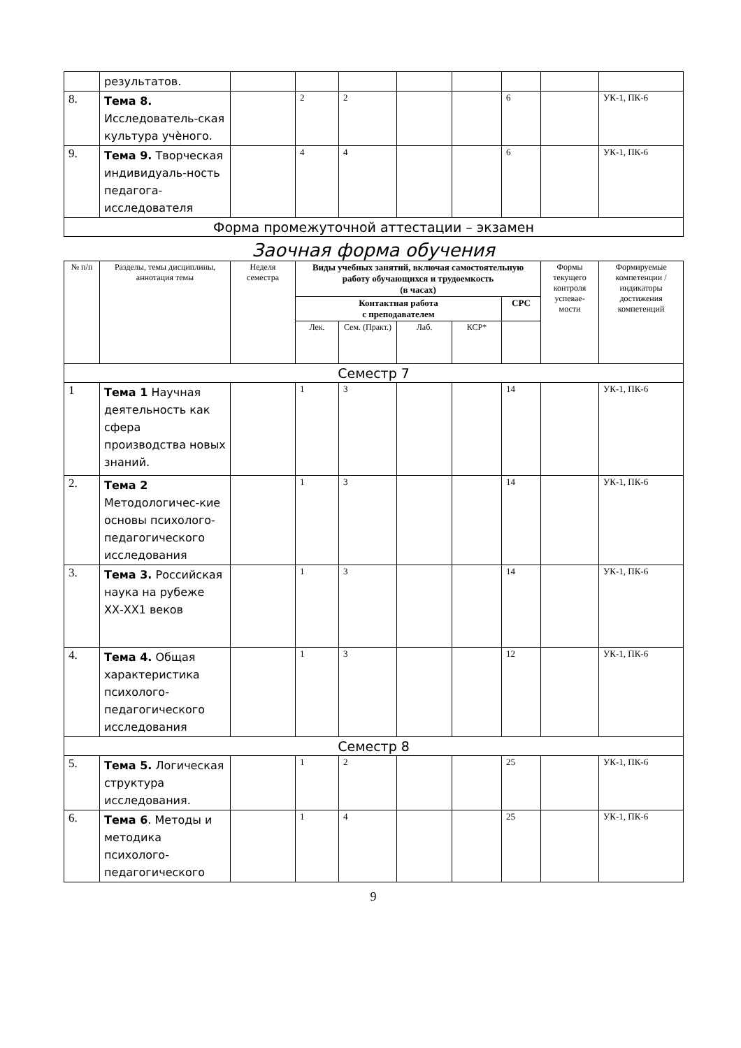| | результатов. | | | | | | | | |
| 8. | Тема 8. Исследователь-ская культура учѐного. | | 2 | 2 | | | 6 | | УК-1, ПК-6 |
| 9. | Тема 9. Творческая индивидуаль-ность педагога-исследователя | | 4 | 4 | | | 6 | | УК-1, ПК-6 |
| Форма промежуточной аттестации – экзамен | | | | | | | | | |
Заочная форма обучения
| № п/п | Разделы, темы дисциплины, аннотация темы | Неделя семестра | Виды учебных занятий, включая самостоятельную работу обучающихся и трудоемкость (в часах) | | | | | Формы текущего контроля успевае-мости | Формируемые компетенции /индикаторы достижения компетенций |
| --- | --- | --- | --- | --- | --- | --- | --- | --- | --- |
| | | | Контактная работа с преподавателем | | | | СРС | | |
| | | | Лек. | Сем. (Практ.) | Лаб. | КСР* | | | |
| Семестр 7 | | | | | | | | | |
| 1 | Тема 1 Научная деятельность как сфера производства новых знаний. | | 1 | 3 | | | 14 | | УК-1, ПК-6 |
| 2. | Тема 2 Методологичес-кие основы психолого-педагогического исследования | | 1 | 3 | | | 14 | | УК-1, ПК-6 |
| 3. | Тема 3. Российская наука на рубеже ХХ-ХХ1 веков | | 1 | 3 | | | 14 | | УК-1, ПК-6 |
| 4. | Тема 4. Общая характеристика психолого-педагогического исследования | | 1 | 3 | | | 12 | | УК-1, ПК-6 |
| Семестр 8 | | | | | | | | | |
| 5. | Тема 5. Логическая структура исследования. | | 1 | 2 | | | 25 | | УК-1, ПК-6 |
| 6. | Тема 6 . Методы и методика психолого-педагогического | | 1 | 4 | | | 25 | | УК-1, ПК-6 |
9